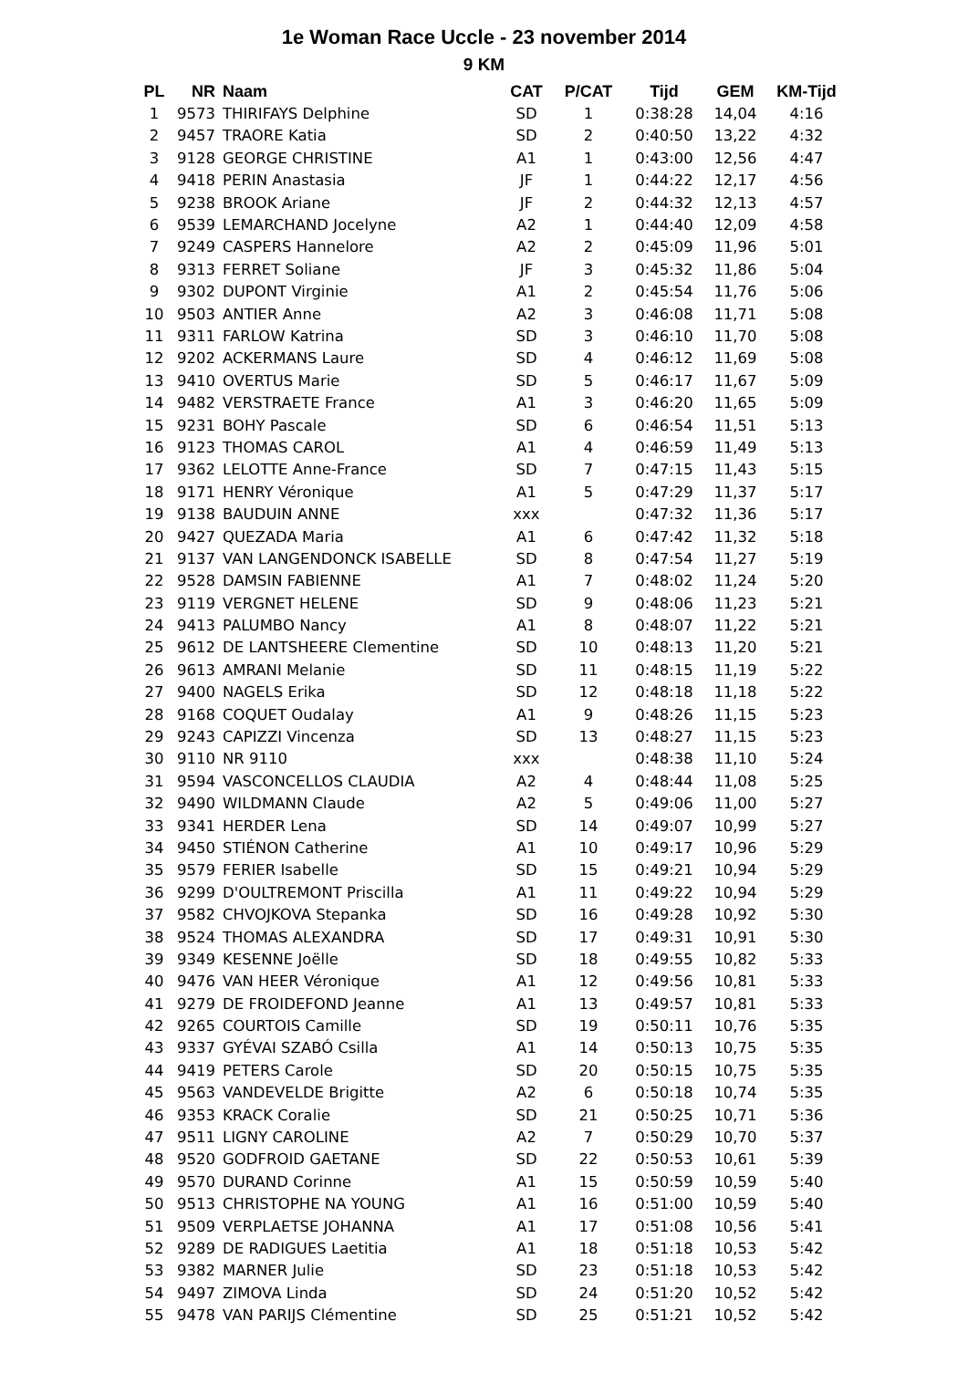1e Woman Race Uccle - 23 november 2014
9 KM
| PL | NR | Naam | CAT | P/CAT | Tijd | GEM | KM-Tijd |
| --- | --- | --- | --- | --- | --- | --- | --- |
| 1 | 9573 | THIRIFAYS Delphine | SD | 1 | 0:38:28 | 14,04 | 4:16 |
| 2 | 9457 | TRAORE Katia | SD | 2 | 0:40:50 | 13,22 | 4:32 |
| 3 | 9128 | GEORGE CHRISTINE | A1 | 1 | 0:43:00 | 12,56 | 4:47 |
| 4 | 9418 | PERIN Anastasia | JF | 1 | 0:44:22 | 12,17 | 4:56 |
| 5 | 9238 | BROOK Ariane | JF | 2 | 0:44:32 | 12,13 | 4:57 |
| 6 | 9539 | LEMARCHAND Jocelyne | A2 | 1 | 0:44:40 | 12,09 | 4:58 |
| 7 | 9249 | CASPERS Hannelore | A2 | 2 | 0:45:09 | 11,96 | 5:01 |
| 8 | 9313 | FERRET Soliane | JF | 3 | 0:45:32 | 11,86 | 5:04 |
| 9 | 9302 | DUPONT Virginie | A1 | 2 | 0:45:54 | 11,76 | 5:06 |
| 10 | 9503 | ANTIER Anne | A2 | 3 | 0:46:08 | 11,71 | 5:08 |
| 11 | 9311 | FARLOW Katrina | SD | 3 | 0:46:10 | 11,70 | 5:08 |
| 12 | 9202 | ACKERMANS Laure | SD | 4 | 0:46:12 | 11,69 | 5:08 |
| 13 | 9410 | OVERTUS Marie | SD | 5 | 0:46:17 | 11,67 | 5:09 |
| 14 | 9482 | VERSTRAETE France | A1 | 3 | 0:46:20 | 11,65 | 5:09 |
| 15 | 9231 | BOHY Pascale | SD | 6 | 0:46:54 | 11,51 | 5:13 |
| 16 | 9123 | THOMAS CAROL | A1 | 4 | 0:46:59 | 11,49 | 5:13 |
| 17 | 9362 | LELOTTE Anne-France | SD | 7 | 0:47:15 | 11,43 | 5:15 |
| 18 | 9171 | HENRY Véronique | A1 | 5 | 0:47:29 | 11,37 | 5:17 |
| 19 | 9138 | BAUDUIN ANNE | xxx | | 0:47:32 | 11,36 | 5:17 |
| 20 | 9427 | QUEZADA Maria | A1 | 6 | 0:47:42 | 11,32 | 5:18 |
| 21 | 9137 | VAN LANGENDONCK ISABELLE | SD | 8 | 0:47:54 | 11,27 | 5:19 |
| 22 | 9528 | DAMSIN FABIENNE | A1 | 7 | 0:48:02 | 11,24 | 5:20 |
| 23 | 9119 | VERGNET HELENE | SD | 9 | 0:48:06 | 11,23 | 5:21 |
| 24 | 9413 | PALUMBO Nancy | A1 | 8 | 0:48:07 | 11,22 | 5:21 |
| 25 | 9612 | DE LANTSHEERE Clementine | SD | 10 | 0:48:13 | 11,20 | 5:21 |
| 26 | 9613 | AMRANI Melanie | SD | 11 | 0:48:15 | 11,19 | 5:22 |
| 27 | 9400 | NAGELS Erika | SD | 12 | 0:48:18 | 11,18 | 5:22 |
| 28 | 9168 | COQUET Oudalay | A1 | 9 | 0:48:26 | 11,15 | 5:23 |
| 29 | 9243 | CAPIZZI Vincenza | SD | 13 | 0:48:27 | 11,15 | 5:23 |
| 30 | 9110 | NR 9110 | xxx | | 0:48:38 | 11,10 | 5:24 |
| 31 | 9594 | VASCONCELLOS CLAUDIA | A2 | 4 | 0:48:44 | 11,08 | 5:25 |
| 32 | 9490 | WILDMANN Claude | A2 | 5 | 0:49:06 | 11,00 | 5:27 |
| 33 | 9341 | HERDER Lena | SD | 14 | 0:49:07 | 10,99 | 5:27 |
| 34 | 9450 | STIÉNON Catherine | A1 | 10 | 0:49:17 | 10,96 | 5:29 |
| 35 | 9579 | FERIER Isabelle | SD | 15 | 0:49:21 | 10,94 | 5:29 |
| 36 | 9299 | D'OULTREMONT Priscilla | A1 | 11 | 0:49:22 | 10,94 | 5:29 |
| 37 | 9582 | CHVOJKOVA Stepanka | SD | 16 | 0:49:28 | 10,92 | 5:30 |
| 38 | 9524 | THOMAS ALEXANDRA | SD | 17 | 0:49:31 | 10,91 | 5:30 |
| 39 | 9349 | KESENNE Joëlle | SD | 18 | 0:49:55 | 10,82 | 5:33 |
| 40 | 9476 | VAN HEER Véronique | A1 | 12 | 0:49:56 | 10,81 | 5:33 |
| 41 | 9279 | DE FROIDEFOND Jeanne | A1 | 13 | 0:49:57 | 10,81 | 5:33 |
| 42 | 9265 | COURTOIS Camille | SD | 19 | 0:50:11 | 10,76 | 5:35 |
| 43 | 9337 | GYÉVAI SZABÓ Csilla | A1 | 14 | 0:50:13 | 10,75 | 5:35 |
| 44 | 9419 | PETERS Carole | SD | 20 | 0:50:15 | 10,75 | 5:35 |
| 45 | 9563 | VANDEVELDE Brigitte | A2 | 6 | 0:50:18 | 10,74 | 5:35 |
| 46 | 9353 | KRACK Coralie | SD | 21 | 0:50:25 | 10,71 | 5:36 |
| 47 | 9511 | LIGNY CAROLINE | A2 | 7 | 0:50:29 | 10,70 | 5:37 |
| 48 | 9520 | GODFROID GAETANE | SD | 22 | 0:50:53 | 10,61 | 5:39 |
| 49 | 9570 | DURAND Corinne | A1 | 15 | 0:50:59 | 10,59 | 5:40 |
| 50 | 9513 | CHRISTOPHE NA YOUNG | A1 | 16 | 0:51:00 | 10,59 | 5:40 |
| 51 | 9509 | VERPLAETSE JOHANNA | A1 | 17 | 0:51:08 | 10,56 | 5:41 |
| 52 | 9289 | DE RADIGUES Laetitia | A1 | 18 | 0:51:18 | 10,53 | 5:42 |
| 53 | 9382 | MARNER Julie | SD | 23 | 0:51:18 | 10,53 | 5:42 |
| 54 | 9497 | ZIMOVA Linda | SD | 24 | 0:51:20 | 10,52 | 5:42 |
| 55 | 9478 | VAN PARIJS Clémentine | SD | 25 | 0:51:21 | 10,52 | 5:42 |